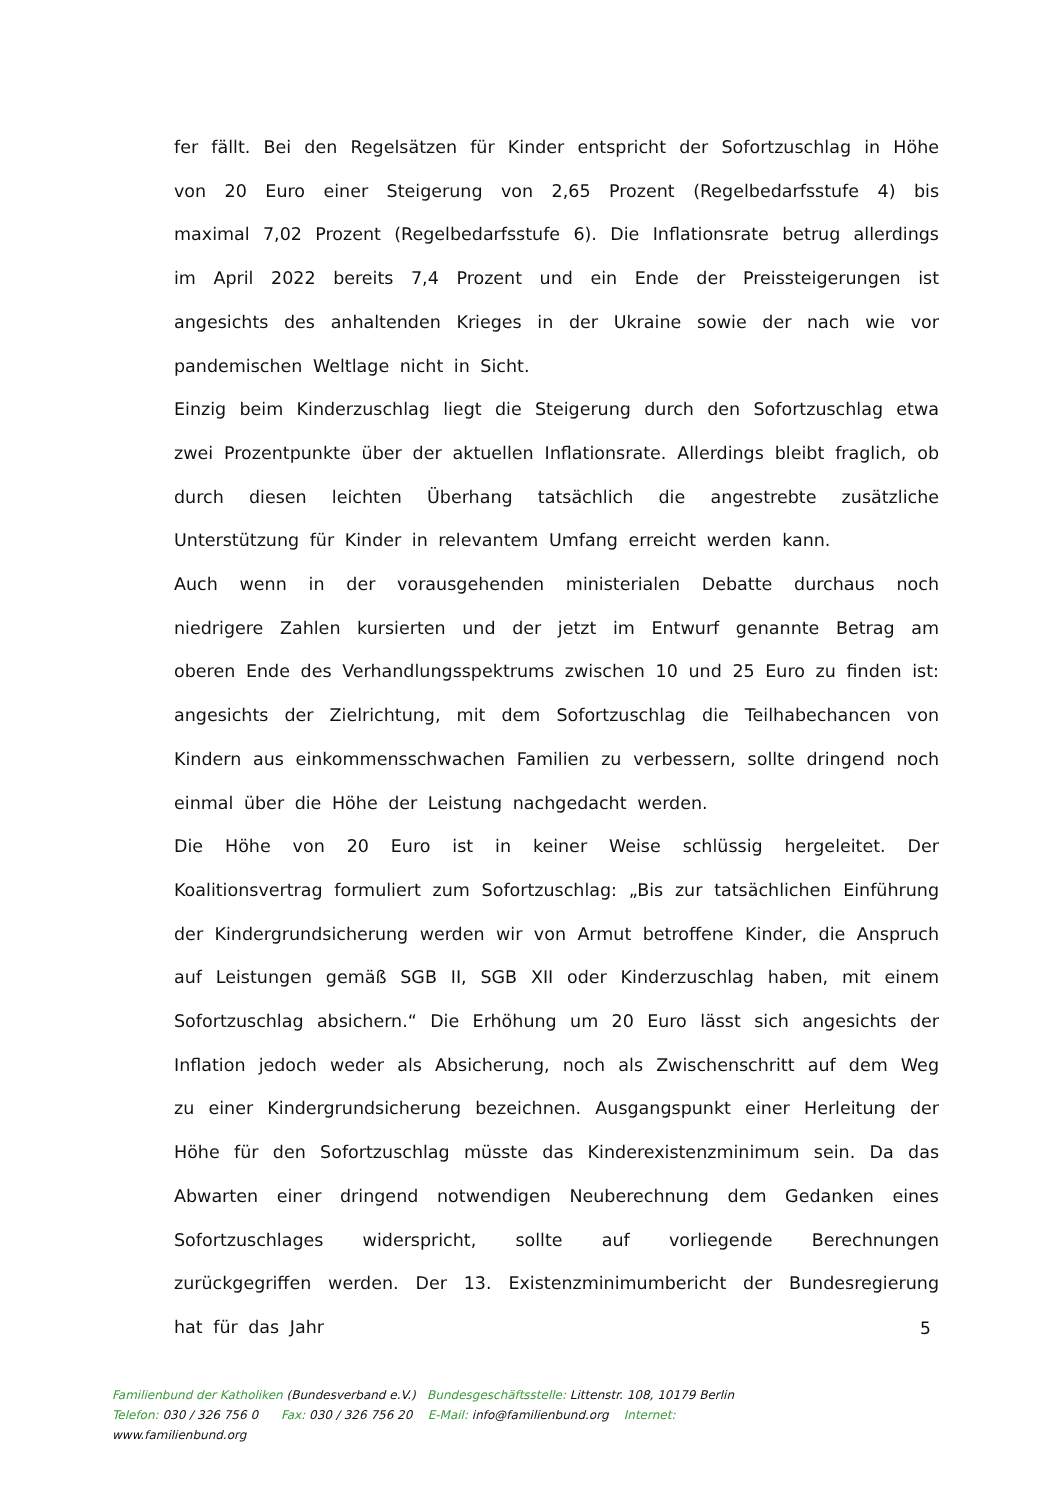fer fällt. Bei den Regelsätzen für Kinder entspricht der Sofortzuschlag in Höhe von 20 Euro einer Steigerung von 2,65 Prozent (Regelbedarfsstufe 4) bis maximal 7,02 Prozent (Regelbedarfsstufe 6). Die Inflationsrate betrug allerdings im April 2022 bereits 7,4 Prozent und ein Ende der Preissteigerungen ist angesichts des anhaltenden Krieges in der Ukraine sowie der nach wie vor pandemischen Weltlage nicht in Sicht.
Einzig beim Kinderzuschlag liegt die Steigerung durch den Sofortzuschlag etwa zwei Prozentpunkte über der aktuellen Inflationsrate. Allerdings bleibt fraglich, ob durch diesen leichten Überhang tatsächlich die angestrebte zusätzliche Unterstützung für Kinder in relevantem Umfang erreicht werden kann.
Auch wenn in der vorausgehenden ministerialen Debatte durchaus noch niedrigere Zahlen kursierten und der jetzt im Entwurf genannte Betrag am oberen Ende des Verhandlungsspektrums zwischen 10 und 25 Euro zu finden ist: angesichts der Zielrichtung, mit dem Sofortzuschlag die Teilhabechancen von Kindern aus einkommensschwachen Familien zu verbessern, sollte dringend noch einmal über die Höhe der Leistung nachgedacht werden.
Die Höhe von 20 Euro ist in keiner Weise schlüssig hergeleitet. Der Koalitionsvertrag formuliert zum Sofortzuschlag: „Bis zur tatsächlichen Einführung der Kindergrundsicherung werden wir von Armut betroffene Kinder, die Anspruch auf Leistungen gemäß SGB II, SGB XII oder Kinderzuschlag haben, mit einem Sofortzuschlag absichern.“ Die Erhöhung um 20 Euro lässt sich angesichts der Inflation jedoch weder als Absicherung, noch als Zwischenschritt auf dem Weg zu einer Kindergrundsicherung bezeichnen. Ausgangspunkt einer Herleitung der Höhe für den Sofortzuschlag müsste das Kinderexistenzminimum sein. Da das Abwarten einer dringend notwendigen Neuberechnung dem Gedanken eines Sofortzuschlages widerspricht, sollte auf vorliegende Berechnungen zurückgegriffen werden. Der 13. Existenzminimumbericht der Bundesregierung hat für das Jahr
5
Familienbund der Katholiken (Bundesverband e.V.) Bundesgeschäftsstelle: Littenstr. 108, 10179 Berlin
Telefon: 030 / 326 756 0 Fax: 030 / 326 756 20 E-Mail: info@familienbund.org Internet:
www.familienbund.org